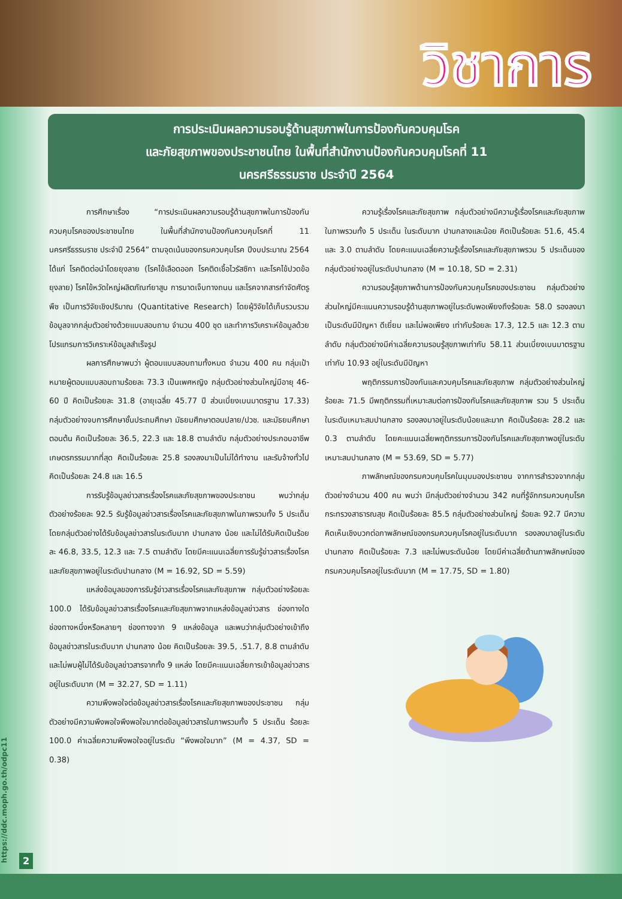วิชาการ
การประเมินผลความรอบรู้ด้านสุขภาพในการป้องกันควบคุมโรค
และภัยสุขภาพของประชาชนไทย ในพื้นที่สำนักงานป้องกันควบคุมโรคที่ 11
นครศรีธรรมราช ประจำปี 2564
การศึกษาเรื่อง “การประเมินผลความรอบรู้ด้านสุขภาพในการป้องกันควบคุมโรคของประชาชนไทย ในพื้นที่สำนักงานป้องกันควบคุมโรคที่ 11 นครศรีธรรมราช ประจำปี 2564” ตามจุดเน้นของกรมควบคุมโรค ปีงบประมาณ 2564 ได้แก่ โรคติดต่อนำโดยยุงลาย (โรคไข้เลือดออก โรคติดเชื้อไวรัสซิกา และโรคไข้ปวดข้อยุงลาย) โรคไข้หวัดใหญ่ผลิตภัณฑ์ยาสูบ การบาดเจ็บทางถนน และโรคจากสารกำจัดศัตรูพืช เป็นการวิจัยเชิงปริมาณ (Quantitative Research) โดยผู้วิจัยได้เก็บรวบรวมข้อมูลจากกลุ่มตัวอย่างด้วยแบบสอบถาม จำนวน 400 ชุด และทำการวิเคราะห์ข้อมูลด้วยโปรแกรมการวิเคราะห์ข้อมูลสำเร็จรูป
ผลการศึกษาพบว่า ผู้ตอบแบบสอบถามทั้งหมด จำนวน 400 คน กลุ่มเป้าหมายผู้ตอบแบบสอบถามร้อยละ 73.3 เป็นเพศหญิง กลุ่มตัวอย่างส่วนใหญ่มีอายุ 46-60 ปี คิดเป็นร้อยละ 31.8 (อายุเฉลี่ย 45.77 ปี ส่วนเบี่ยงเบนมาตรฐาน 17.33) กลุ่มตัวอย่างจบการศึกษาชั้นประถมศึกษา มัธยมศึกษาตอนปลาย/ปวช. และมัธยมศึกษาตอนต้น คิดเป็นร้อยละ 36.5, 22.3 และ 18.8 ตามลำดับ กลุ่มตัวอย่างประกอบอาชีพเกษตรกรรมมากที่สุด คิดเป็นร้อยละ 25.8 รองลงมาเป็นไม่ได้ทำงาน และรับจ้างทั่วไป คิดเป็นร้อยละ 24.8 และ 16.5
การรับรู้ข้อมูลข่าวสารเรื่องโรคและภัยสุขภาพของประชาชน พบว่ากลุ่มตัวอย่างร้อยละ 92.5 รับรู้ข้อมูลข่าวสารเรื่องโรคและภัยสุขภาพในภาพรวมทั้ง 5 ประเด็น โดยกลุ่มตัวอย่างได้รับข้อมูลข่าวสารในระดับมาก ปานกลาง น้อย และไม่ได้รับคิดเป็นร้อยละ 46.8, 33.5, 12.3 และ 7.5 ตามลำดับ โดยมีคะแนนเฉลี่ยการรับรู้ข่าวสารเรื่องโรคและภัยสุขภาพอยู่ในระดับปานกลาง (M = 16.92, SD = 5.59)
แหล่งข้อมูลของการรับรู้ข่าวสารเรื่องโรคและภัยสุขภาพ กลุ่มตัวอย่างร้อยละ 100.0 ได้รับข้อมูลข่าวสารเรื่องโรคและภัยสุขภาพจากแหล่งข้อมูลข่าวสาร ช่องทางใดช่องทางหนึ่งหรือหลายๆ ช่องทางจาก 9 แหล่งข้อมูล และพบว่ากลุ่มตัวอย่างเข้าถึงข้อมูลข่าวสารในระดับมาก ปานกลาง น้อย คิดเป็นร้อยละ 39.5, .51.7, 8.8 ตามลำดับ และไม่พบผู้ไม่ได้รับข้อมูลข่าวสารจากทั้ง 9 แหล่ง โดยมีคะแนนเฉลี่ยการเข้าข้อมูลข่าวสารอยู่ในระดับมาก (M = 32.27, SD = 1.11)
ความพึงพอใจต่อข้อมูลข่าวสารเรื่องโรคและภัยสุขภาพของประชาชน กลุ่มตัวอย่างมีความพึงพอใจพึงพอใจมากต่อข้อมูลข่าวสารในภาพรวมทั้ง 5 ประเด็น ร้อยละ 100.0 ค่าเฉลี่ยความพึงพอใจอยู่ในระดับ “พึงพอใจมาก” (M = 4.37, SD = 0.38)
ความรู้เรื่องโรคและภัยสุขภาพ กลุ่มตัวอย่างมีความรู้เรื่องโรคและภัยสุขภาพในภาพรวมทั้ง 5 ประเด็น ในระดับมาก ปานกลางและน้อย คิดเป็นร้อยละ 51.6, 45.4 และ 3.0 ตามลำดับ โดยคะแนนเฉลี่ยความรู้เรื่องโรคและภัยสุขภาพรวม 5 ประเด็นของกลุ่มตัวอย่างอยู่ในระดับปานกลาง (M = 10.18, SD = 2.31)
ความรอบรู้สุขภาพด้านการป้องกันควบคุมโรคของประชาชน กลุ่มตัวอย่างส่วนใหญ่มีคะแนนความรอบรู้ด้านสุขภาพอยู่ในระดับพอเพียงถึงร้อยละ 58.0 รองลงมาเป็นระดับมีปัญหา ดีเยี่ยม และไม่พอเพียง เท่ากับร้อยละ 17.3, 12.5 และ 12.3 ตามลำดับ กลุ่มตัวอย่างมีค่าเฉลี่ยความรอบรู้สุขภาพเท่ากับ 58.11 ส่วนเบี่ยงเบนมาตรฐานเท่ากับ 10.93 อยู่ในระดับมีปัญหา
พฤติกรรมการป้องกันและควบคุมโรคและภัยสุขภาพ กลุ่มตัวอย่างส่วนใหญ่ร้อยละ 71.5 มีพฤติกรรมที่เหมาะสมต่อการป้องกันโรคและภัยสุขภาพ รวม 5 ประเด็น ในระดับเหมาะสมปานกลาง รองลงมาอยู่ในระดับน้อยและมาก คิดเป็นร้อยละ 28.2 และ 0.3 ตามลำดับ โดยคะแนนเฉลี่ยพฤติกรรมการป้องกันโรคและภัยสุขภาพอยู่ในระดับเหมาะสมปานกลาง (M = 53.69, SD = 5.77)
ภาพลักษณ์ของกรมควบคุมโรคในมุมมองประชาชน จากการสำรวจจากกลุ่มตัวอย่างจำนวน 400 คน พบว่า มีกลุ่มตัวอย่างจำนวน 342 คนที่รู้จักกรมควบคุมโรค กระทรวงสาธารณสุข คิดเป็นร้อยละ 85.5 กลุ่มตัวอย่างส่วนใหญ่ ร้อยละ 92.7 มีความคิดเห็นเชิงบวกต่อภาพลักษณ์ของกรมควบคุมโรคอยู่ในระดับมาก รองลงมาอยู่ในระดับปานกลาง คิดเป็นร้อยละ 7.3 และไม่พบระดับน้อย โดยมีค่าเฉลี่ยด้านภาพลักษณ์ของกรมควบคุมโรคอยู่ในระดับมาก (M = 17.75, SD = 1.80)
https://ddc.moph.go.th/odpc11
2